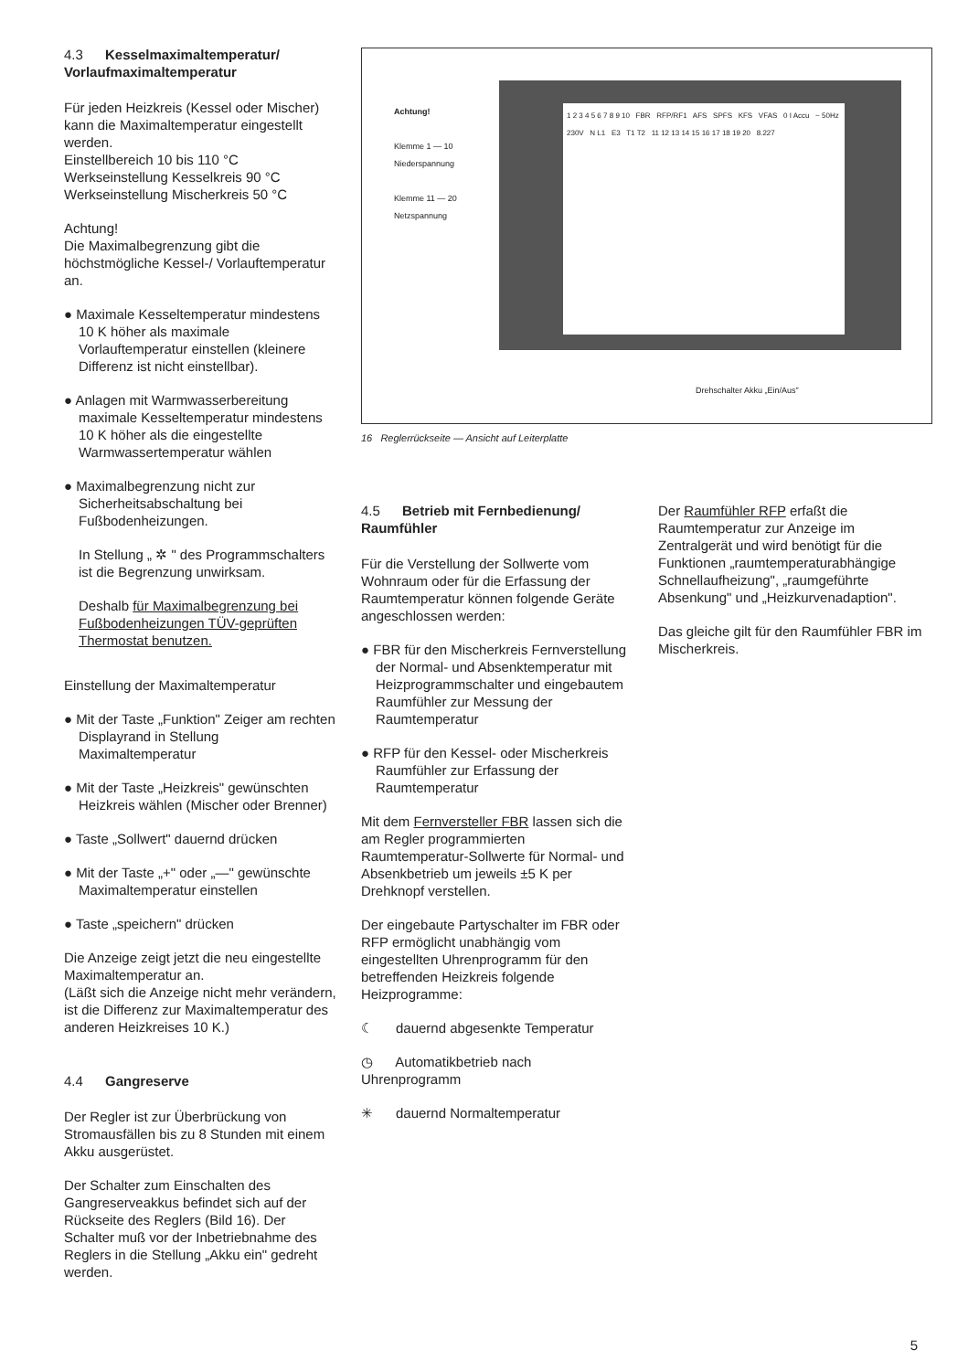4.3 Kesselmaximaltemperatur/
Vorlaufmaximaltemperatur
Für jeden Heizkreis (Kessel oder Mischer) kann die Maximaltemperatur eingestellt werden.
Einstellbereich 10 bis 110 °C
Werkseinstellung Kesselkreis 90 °C
Werkseinstellung Mischerkreis 50 °C
Achtung!
Die Maximalbegrenzung gibt die höchstmögliche Kessel-/ Vorlauftemperatur an.
● Maximale Kesseltemperatur mindestens 10 K höher als maximale Vorlauftemperatur einstellen (kleinere Differenz ist nicht einstellbar).
● Anlagen mit Warmwasserbereitung maximale Kesseltemperatur mindestens 10 K höher als die eingestellte Warmwassertemperatur wählen
● Maximalbegrenzung nicht zur Sicherheitsabschaltung bei Fußbodenheizungen.
In Stellung „ ✲ " des Programmschalters ist die Begrenzung unwirksam.
Deshalb für Maximalbegrenzung bei Fußbodenheizungen TÜV-geprüften Thermostat benutzen.
Einstellung der Maximaltemperatur
● Mit der Taste „Funktion" Zeiger am rechten Displayrand in Stellung Maximaltemperatur
● Mit der Taste „Heizkreis" gewünschten Heizkreis wählen (Mischer oder Brenner)
● Taste „Sollwert" dauernd drücken
● Mit der Taste „+" oder „—" gewünschte Maximaltemperatur einstellen
● Taste „speichern" drücken
Die Anzeige zeigt jetzt die neu eingestellte Maximaltemperatur an.
(Läßt sich die Anzeige nicht mehr verändern, ist die Differenz zur Maximaltemperatur des anderen Heizkreises 10 K.)
4.4 Gangreserve
Der Regler ist zur Überbrückung von Stromausfällen bis zu 8 Stunden mit einem Akku ausgerüstet.
Der Schalter zum Einschalten des Gangreserveakkus befindet sich auf der Rückseite des Reglers (Bild 16). Der Schalter muß vor der Inbetriebnahme des Reglers in die Stellung „Akku ein" gedreht werden.
Achtung!
Klemme 1 — 10
Niederspannung
Klemme 11 — 20
Netzspannung
1 2 3 4 5 6 7 8 9 10 FBR RFP/RF1 AFS SPFS KFS VFAS 0 I Accu ~ 50Hz 230V N L1 E3 T1 T2 11 12 13 14 15 16 17 18 19 20 8.227
Drehschalter Akku „Ein/Aus"
16 Reglerrückseite — Ansicht auf Leiterplatte
4.5 Betrieb mit Fernbedienung/
Raumfühler
Für die Verstellung der Sollwerte vom Wohnraum oder für die Erfassung der Raumtemperatur können folgende Geräte angeschlossen werden:
● FBR für den Mischerkreis Fernverstellung der Normal- und Absenktemperatur mit Heizprogrammschalter und eingebautem Raumfühler zur Messung der Raumtemperatur
● RFP für den Kessel- oder Mischerkreis Raumfühler zur Erfassung der Raumtemperatur
Mit dem Fernversteller FBR lassen sich die am Regler programmierten Raumtemperatur-Sollwerte für Normal- und Absenkbetrieb um jeweils ±5 K per Drehknopf verstellen.
Der eingebaute Partyschalter im FBR oder RFP ermöglicht unabhängig vom eingestellten Uhrenprogramm für den betreffenden Heizkreis folgende Heizprogramme:
☾ dauernd abgesenkte Temperatur
◷ Automatikbetrieb nach Uhrenprogramm
✳ dauernd Normaltemperatur
Der Raumfühler RFP erfaßt die Raumtemperatur zur Anzeige im Zentralgerät und wird benötigt für die Funktionen „raumtemperaturabhängige Schnellaufheizung", „raumgeführte Absenkung" und „Heizkurvenadaption".
Das gleiche gilt für den Raumfühler FBR im Mischerkreis.
5